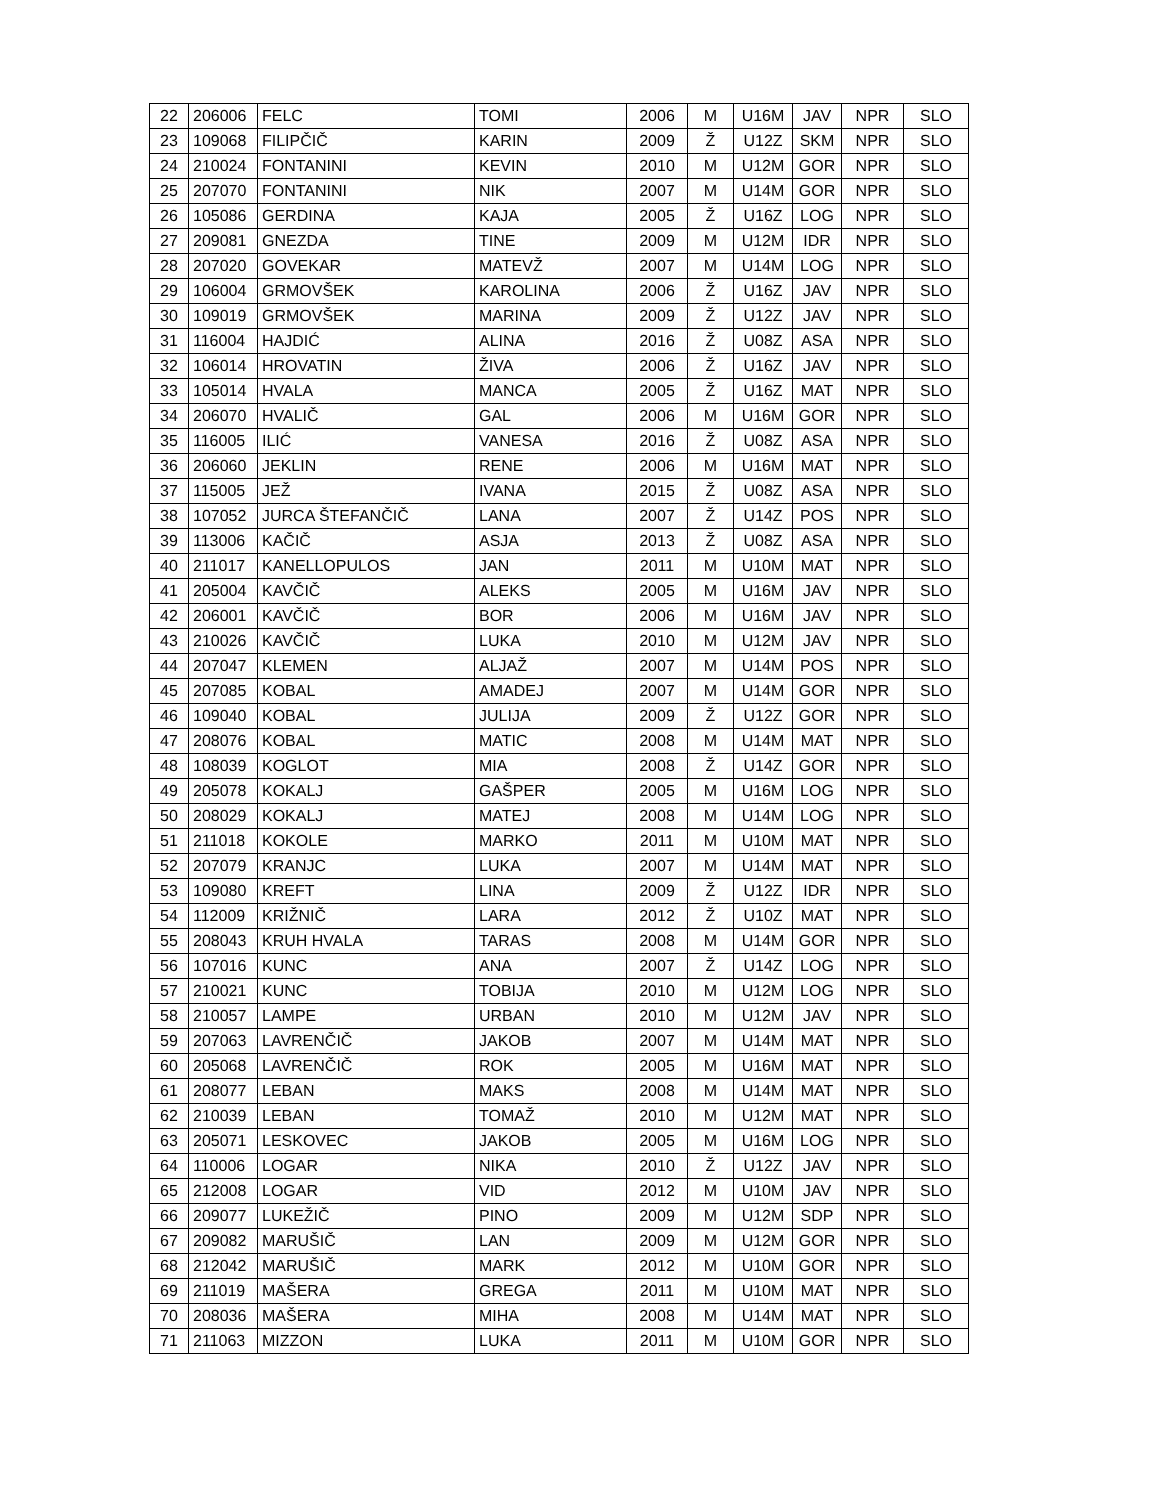| 22 | 206006 | FELC | TOMI | 2006 | M | U16M | JAV | NPR | SLO |
| 23 | 109068 | FILIPČIČ | KARIN | 2009 | Ž | U12Z | SKM | NPR | SLO |
| 24 | 210024 | FONTANINI | KEVIN | 2010 | M | U12M | GOR | NPR | SLO |
| 25 | 207070 | FONTANINI | NIK | 2007 | M | U14M | GOR | NPR | SLO |
| 26 | 105086 | GERDINA | KAJA | 2005 | Ž | U16Z | LOG | NPR | SLO |
| 27 | 209081 | GNEZDA | TINE | 2009 | M | U12M | IDR | NPR | SLO |
| 28 | 207020 | GOVEKAR | MATEVŽ | 2007 | M | U14M | LOG | NPR | SLO |
| 29 | 106004 | GRMOVŠEK | KAROLINA | 2006 | Ž | U16Z | JAV | NPR | SLO |
| 30 | 109019 | GRMOVŠEK | MARINA | 2009 | Ž | U12Z | JAV | NPR | SLO |
| 31 | 116004 | HAJDIĆ | ALINA | 2016 | Ž | U08Z | ASA | NPR | SLO |
| 32 | 106014 | HROVATIN | ŽIVA | 2006 | Ž | U16Z | JAV | NPR | SLO |
| 33 | 105014 | HVALA | MANCA | 2005 | Ž | U16Z | MAT | NPR | SLO |
| 34 | 206070 | HVALIČ | GAL | 2006 | M | U16M | GOR | NPR | SLO |
| 35 | 116005 | ILIĆ | VANESA | 2016 | Ž | U08Z | ASA | NPR | SLO |
| 36 | 206060 | JEKLIN | RENE | 2006 | M | U16M | MAT | NPR | SLO |
| 37 | 115005 | JEŽ | IVANA | 2015 | Ž | U08Z | ASA | NPR | SLO |
| 38 | 107052 | JURCA ŠTEFANČIČ | LANA | 2007 | Ž | U14Z | POS | NPR | SLO |
| 39 | 113006 | KAČIČ | ASJA | 2013 | Ž | U08Z | ASA | NPR | SLO |
| 40 | 211017 | KANELLOPULOS | JAN | 2011 | M | U10M | MAT | NPR | SLO |
| 41 | 205004 | KAVČIČ | ALEKS | 2005 | M | U16M | JAV | NPR | SLO |
| 42 | 206001 | KAVČIČ | BOR | 2006 | M | U16M | JAV | NPR | SLO |
| 43 | 210026 | KAVČIČ | LUKA | 2010 | M | U12M | JAV | NPR | SLO |
| 44 | 207047 | KLEMEN | ALJAŽ | 2007 | M | U14M | POS | NPR | SLO |
| 45 | 207085 | KOBAL | AMADEJ | 2007 | M | U14M | GOR | NPR | SLO |
| 46 | 109040 | KOBAL | JULIJA | 2009 | Ž | U12Z | GOR | NPR | SLO |
| 47 | 208076 | KOBAL | MATIC | 2008 | M | U14M | MAT | NPR | SLO |
| 48 | 108039 | KOGLOT | MIA | 2008 | Ž | U14Z | GOR | NPR | SLO |
| 49 | 205078 | KOKALJ | GAŠPER | 2005 | M | U16M | LOG | NPR | SLO |
| 50 | 208029 | KOKALJ | MATEJ | 2008 | M | U14M | LOG | NPR | SLO |
| 51 | 211018 | KOKOLE | MARKO | 2011 | M | U10M | MAT | NPR | SLO |
| 52 | 207079 | KRANJC | LUKA | 2007 | M | U14M | MAT | NPR | SLO |
| 53 | 109080 | KREFT | LINA | 2009 | Ž | U12Z | IDR | NPR | SLO |
| 54 | 112009 | KRIŽNIČ | LARA | 2012 | Ž | U10Z | MAT | NPR | SLO |
| 55 | 208043 | KRUH HVALA | TARAS | 2008 | M | U14M | GOR | NPR | SLO |
| 56 | 107016 | KUNC | ANA | 2007 | Ž | U14Z | LOG | NPR | SLO |
| 57 | 210021 | KUNC | TOBIJA | 2010 | M | U12M | LOG | NPR | SLO |
| 58 | 210057 | LAMPE | URBAN | 2010 | M | U12M | JAV | NPR | SLO |
| 59 | 207063 | LAVRENČIČ | JAKOB | 2007 | M | U14M | MAT | NPR | SLO |
| 60 | 205068 | LAVRENČIČ | ROK | 2005 | M | U16M | MAT | NPR | SLO |
| 61 | 208077 | LEBAN | MAKS | 2008 | M | U14M | MAT | NPR | SLO |
| 62 | 210039 | LEBAN | TOMAŽ | 2010 | M | U12M | MAT | NPR | SLO |
| 63 | 205071 | LESKOVEC | JAKOB | 2005 | M | U16M | LOG | NPR | SLO |
| 64 | 110006 | LOGAR | NIKA | 2010 | Ž | U12Z | JAV | NPR | SLO |
| 65 | 212008 | LOGAR | VID | 2012 | M | U10M | JAV | NPR | SLO |
| 66 | 209077 | LUKEŽIČ | PINO | 2009 | M | U12M | SDP | NPR | SLO |
| 67 | 209082 | MARUŠIČ | LAN | 2009 | M | U12M | GOR | NPR | SLO |
| 68 | 212042 | MARUŠIČ | MARK | 2012 | M | U10M | GOR | NPR | SLO |
| 69 | 211019 | MAŠERA | GREGA | 2011 | M | U10M | MAT | NPR | SLO |
| 70 | 208036 | MAŠERA | MIHA | 2008 | M | U14M | MAT | NPR | SLO |
| 71 | 211063 | MIZZON | LUKA | 2011 | M | U10M | GOR | NPR | SLO |